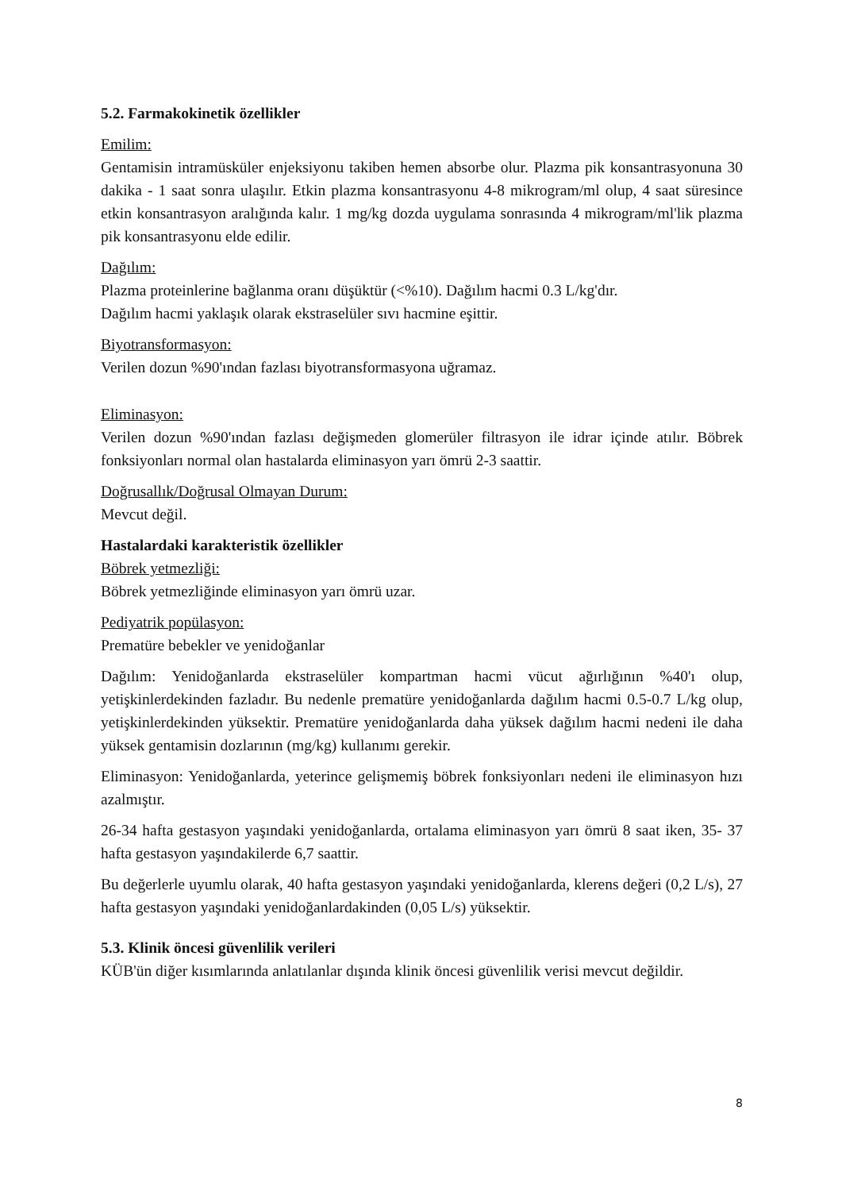5.2. Farmakokinetik özellikler
Emilim:
Gentamisin intramüsküler enjeksiyonu takiben hemen absorbe olur. Plazma pik konsantrasyonuna 30 dakika - 1 saat sonra ulaşılır. Etkin plazma konsantrasyonu 4-8 mikrogram/ml olup, 4 saat süresince etkin konsantrasyon aralığında kalır. 1 mg/kg dozda uygulama sonrasında 4 mikrogram/ml'lik plazma pik konsantrasyonu elde edilir.
Dağılım:
Plazma proteinlerine bağlanma oranı düşüktür (<%10). Dağılım hacmi 0.3 L/kg'dır.
Dağılım hacmi yaklaşık olarak ekstraselüler sıvı hacmine eşittir.
Biyotransformasyon:
Verilen dozun %90'ından fazlası biyotransformasyona uğramaz.
Eliminasyon:
Verilen dozun %90'ından fazlası değişmeden glomerüler filtrasyon ile idrar içinde atılır. Böbrek fonksiyonları normal olan hastalarda eliminasyon yarı ömrü 2-3 saattir.
Doğrusallık/Doğrusal Olmayan Durum:
Mevcut değil.
Hastalardaki karakteristik özellikler
Böbrek yetmezliği:
Böbrek yetmezliğinde eliminasyon yarı ömrü uzar.
Pediyatrik popülasyon:
Prematüre bebekler ve yenidoğanlar
Dağılım: Yenidoğanlarda ekstraselüler kompartman hacmi vücut ağırlığının %40'ı olup, yetişkinlerdekinden fazladır. Bu nedenle prematüre yenidoğanlarda dağılım hacmi 0.5-0.7 L/kg olup, yetişkinlerdekinden yüksektir. Prematüre yenidoğanlarda daha yüksek dağılım hacmi nedeni ile daha yüksek gentamisin dozlarının (mg/kg) kullanımı gerekir.
Eliminasyon: Yenidoğanlarda, yeterince gelişmemiş böbrek fonksiyonları nedeni ile eliminasyon hızı azalmıştır.
26-34 hafta gestasyon yaşındaki yenidoğanlarda, ortalama eliminasyon yarı ömrü 8 saat iken, 35- 37 hafta gestasyon yaşındakilerde 6,7 saattir.
Bu değerlerle uyumlu olarak, 40 hafta gestasyon yaşındaki yenidoğanlarda, klerens değeri (0,2 L/s), 27 hafta gestasyon yaşındaki yenidoğanlardakinden (0,05 L/s) yüksektir.
5.3. Klinik öncesi güvenlilik verileri
KÜB'ün diğer kısımlarında anlatılanlar dışında klinik öncesi güvenlilik verisi mevcut değildir.
8